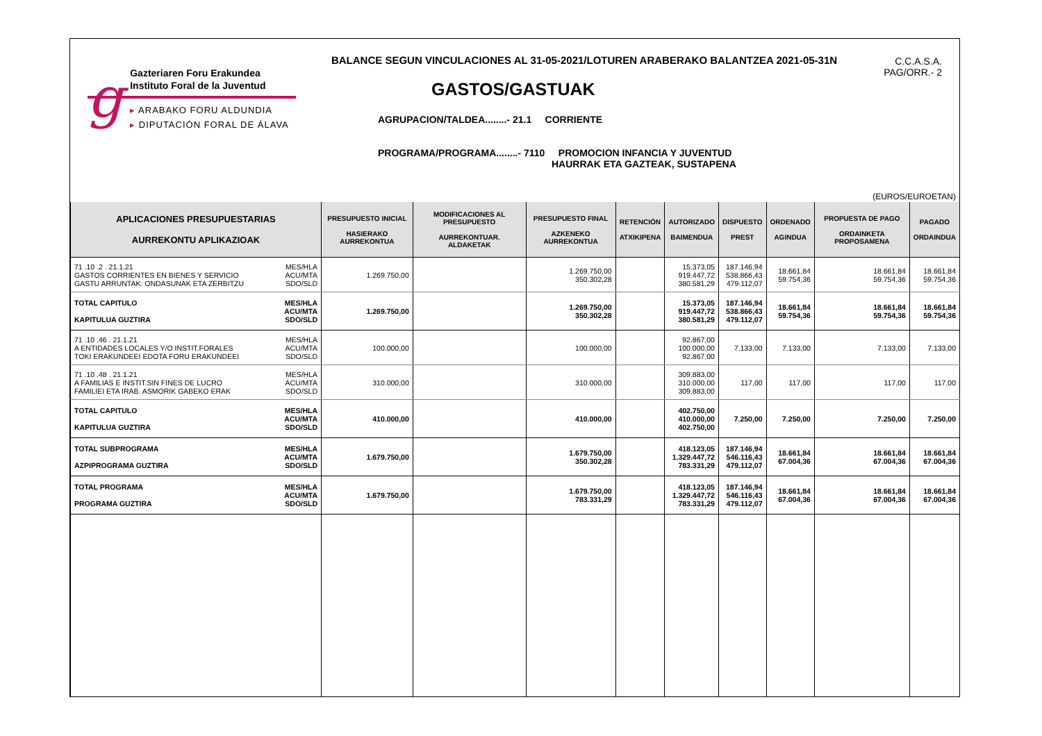g
Gazteriaren Foru Erakundea
Instituto Foral de la Juventud
▸ ARABAKO FORU ALDUNDIA
▸ DIPUTACIÓN FORAL DE ÁLAVA
BALANCE SEGUN VINCULACIONES AL 31-05-2021/LOTUREN ARABERAKO BALANTZEA 2021-05-31N
C.C.A.S.A.
PAG/ORR.- 2
GASTOS/GASTUAK
AGRUPACION/TALDEA........- 21.1 CORRIENTE
PROGRAMA/PROGRAMA........- 7110 PROMOCION INFANCIA Y JUVENTUD
HAURRAK ETA GAZTEAK, SUSTAPENA
(EUROS/EUROETAN)
| APLICACIONES PRESUPUESTARIAS AURREKONTU APLIKAZIOAK | PRESUPUESTO INICIAL HASIERAKO AURREKONTUA | MODIFICACIONES AL PRESUPUESTO AURREKONTUAR. ALDAKETAK | PRESUPUESTO FINAL AZKENEKO AURREKONTUA | RETENCIÓN ATXIKIPENA | AUTORIZADO BAIMENDUA | DISPUESTO PREST | ORDENADO AGINDUA | PROPUESTA DE PAGO ORDAINKETA PROPOSAMENA | PAGADO ORDAINDUA |
| --- | --- | --- | --- | --- | --- | --- | --- | --- | --- |
| 71 .10 .2 . 21.1.21 GASTOS CORRIENTES EN BIENES Y SERVICIO GASTU ARRUNTAK: ONDASUNAK ETA ZERBITZU MES/HLA ACU/MTA SDO/SLD | 1.269.750,00 | | 1.269.750,00 350.302,28 | | 15.373,05 919.447,72 380.581,29 | 187.146,94 538.866,43 479.112,07 | 18.661,84 59.754,36 | 18.661,84 59.754,36 | 18.661,84 59.754,36 |
| TOTAL CAPITULO KAPITULUA GUZTIRA MES/HLA ACU/MTA SDO/SLD | 1.269.750,00 | | 1.269.750,00 350.302,28 | | 15.373,05 919.447,72 380.581,29 | 187.146,94 538.866,43 479.112,07 | 18.661,84 59.754,36 | 18.661,84 59.754,36 | 18.661,84 59.754,36 |
| 71 .10 .46 . 21.1.21 A ENTIDADES LOCALES Y/O INSTIT.FORALES TOKI ERAKUNDEEI EDOTA FORU ERAKUNDEEI MES/HLA ACU/MTA SDO/SLD | 100.000,00 | | 100.000,00 | | 92.867,00 100.000,00 92.867,00 | 7.133,00 | 7.133,00 | 7.133,00 | 7.133,00 |
| 71 .10 .48 . 21.1.21 A FAMILIAS E INSTIT.SIN FINES DE LUCRO FAMILIEI ETA IRAB. ASMORIK GABEKO ERAK MES/HLA ACU/MTA SDO/SLD | 310.000,00 | | 310.000,00 | | 309.883,00 310.000,00 309.883,00 | 117,00 | 117,00 | 117,00 | 117,00 |
| TOTAL CAPITULO KAPITULUA GUZTIRA MES/HLA ACU/MTA SDO/SLD | 410.000,00 | | 410.000,00 | | 402.750,00 410.000,00 402.750,00 | 7.250,00 | 7.250,00 | 7.250,00 | 7.250,00 |
| TOTAL SUBPROGRAMA AZPIPROGRAMA GUZTIRA MES/HLA ACU/MTA SDO/SLD | 1.679.750,00 | | 1.679.750,00 350.302,28 | | 418.123,05 1.329.447,72 783.331,29 | 187.146,94 546.116,43 479.112,07 | 18.661,84 67.004,36 | 18.661,84 67.004,36 | 18.661,84 67.004,36 |
| TOTAL PROGRAMA PROGRAMA GUZTIRA MES/HLA ACU/MTA SDO/SLD | 1.679.750,00 | | 1.679.750,00 783.331,29 | | 418.123,05 1.329.447,72 783.331,29 | 187.146,94 546.116,43 479.112,07 | 18.661,84 67.004,36 | 18.661,84 67.004,36 | 18.661,84 67.004,36 |